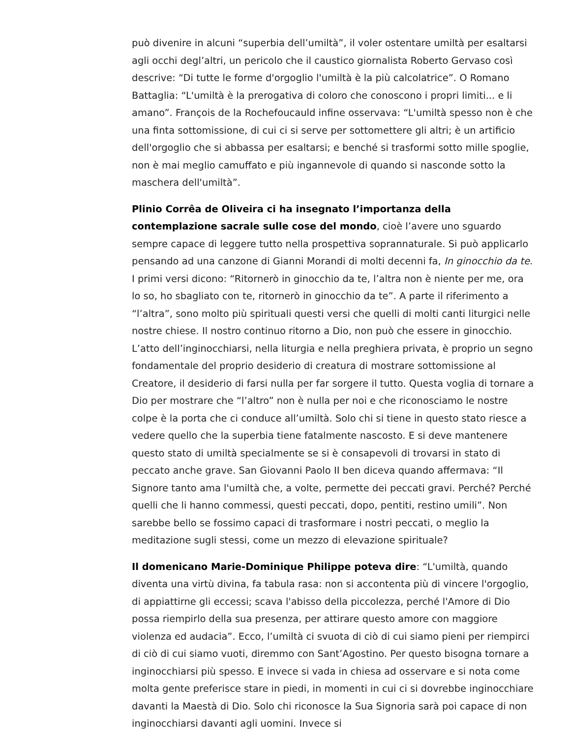può divenire in alcuni “superbia dell’umiltà”, il voler ostentare umiltà per esaltarsi agli occhi degl’altri, un pericolo che il caustico giornalista Roberto Gervaso così descrive: “Di tutte le forme d'orgoglio l'umiltà è la più calcolatrice”. O Romano Battaglia: “L'umiltà è la prerogativa di coloro che conoscono i propri limiti... e li amano”. François de la Rochefoucauld infine osservava: “L'umiltà spesso non è che una finta sottomissione, di cui ci si serve per sottomettere gli altri; è un artificio dell'orgoglio che si abbassa per esaltarsi; e benché si trasformi sotto mille spoglie, non è mai meglio camuffato e più ingannevole di quando si nasconde sotto la maschera dell'umiltà”.
Plinio Corrêa de Oliveira ci ha insegnato l’importanza della contemplazione sacrale sulle cose del mondo, cioè l’avere uno sguardo sempre capace di leggere tutto nella prospettiva soprannaturale. Si può applicarlo pensando ad una canzone di Gianni Morandi di molti decenni fa, In ginocchio da te. I primi versi dicono: “Ritornerò in ginocchio da te, l’altra non è niente per me, ora lo so, ho sbagliato con te, ritornerò in ginocchio da te”. A parte il riferimento a “l’altra”, sono molto più spirituali questi versi che quelli di molti canti liturgici nelle nostre chiese. Il nostro continuo ritorno a Dio, non può che essere in ginocchio. L’atto dell’inginocchiarsi, nella liturgia e nella preghiera privata, è proprio un segno fondamentale del proprio desiderio di creatura di mostrare sottomissione al Creatore, il desiderio di farsi nulla per far sorgere il tutto. Questa voglia di tornare a Dio per mostrare che “l’altro” non è nulla per noi e che riconosciamo le nostre colpe è la porta che ci conduce all’umiltà. Solo chi si tiene in questo stato riesce a vedere quello che la superbia tiene fatalmente nascosto. E si deve mantenere questo stato di umiltà specialmente se si è consapevoli di trovarsi in stato di peccato anche grave. San Giovanni Paolo II ben diceva quando affermava: “Il Signore tanto ama l'umiltà che, a volte, permette dei peccati gravi. Perché? Perché quelli che li hanno commessi, questi peccati, dopo, pentiti, restino umili”. Non sarebbe bello se fossimo capaci di trasformare i nostri peccati, o meglio la meditazione sugli stessi, come un mezzo di elevazione spirituale?
Il domenicano Marie-Dominique Philippe poteva dire: “L'umiltà, quando diventa una virtù divina, fa tabula rasa: non si accontenta più di vincere l'orgoglio, di appiattirne gli eccessi; scava l'abisso della piccolezza, perché l'Amore di Dio possa riempirlo della sua presenza, per attirare questo amore con maggiore violenza ed audacia”. Ecco, l’umiltà ci svuota di ciò di cui siamo pieni per riempirci di ciò di cui siamo vuoti, diremmo con Sant’Agostino. Per questo bisogna tornare a inginocchiarsi più spesso. E invece si vada in chiesa ad osservare e si nota come molta gente preferisce stare in piedi, in momenti in cui ci si dovrebbe inginocchiare davanti la Maestà di Dio. Solo chi riconosce la Sua Signoria sarà poi capace di non inginocchiarsi davanti agli uomini. Invece si